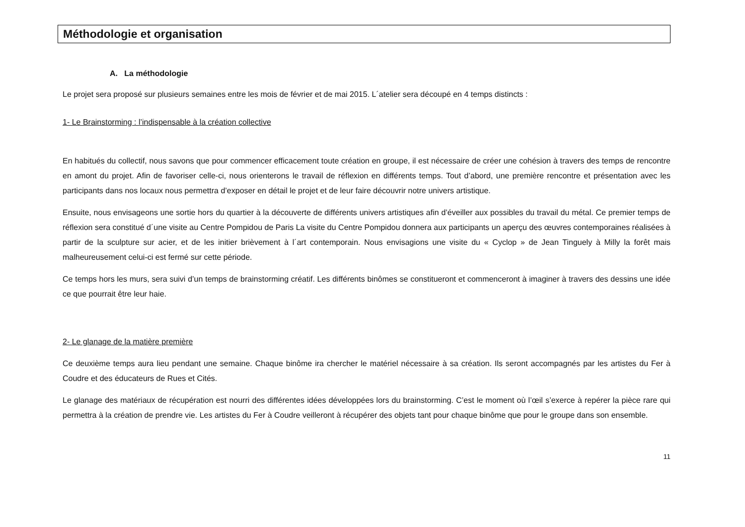Méthodologie et organisation
A. La méthodologie
Le projet sera proposé sur plusieurs semaines entre les mois de février et de mai 2015. L´atelier sera découpé en 4 temps distincts :
1- Le Brainstorming : l’indispensable à la création collective
En habitués du collectif, nous savons que pour commencer efficacement toute création en groupe, il est nécessaire de créer une cohésion à travers des temps de rencontre en amont du projet. Afin de favoriser celle-ci, nous orienterons le travail de réflexion en différents temps. Tout d’abord, une première rencontre et présentation avec les participants dans nos locaux nous permettra d’exposer en détail le projet et de leur faire découvrir notre univers artistique.
Ensuite, nous envisageons une sortie hors du quartier à la découverte de différents univers artistiques afin d’éveiller aux possibles du travail du métal. Ce premier temps de réflexion sera constitué d´une visite au Centre Pompidou de Paris La visite du Centre Pompidou donnera aux participants un aperçu des œuvres contemporaines réalisées à partir de la sculpture sur acier, et de les initier brièvement à l´art contemporain. Nous envisagions une visite du « Cyclop » de Jean Tinguely à Milly la forêt mais malheureusement celui-ci est fermé sur cette période.
Ce temps hors les murs, sera suivi d’un temps de brainstorming créatif. Les différents binômes se constitueront et commenceront à imaginer à travers des dessins une idée ce que pourrait être leur haie.
2- Le glanage de la matière première
Ce deuxième temps aura lieu pendant une semaine. Chaque binôme ira chercher le matériel nécessaire à sa création. Ils seront accompagnés par les artistes du Fer à Coudre et des éducateurs de Rues et Cités.
Le glanage des matériaux de récupération est nourri des différentes idées développées lors du brainstorming. C’est le moment où l’œil s’exerce à repérer la pièce rare qui permettra à la création de prendre vie. Les artistes du Fer à Coudre veilleront à récupérer des objets tant pour chaque binôme que pour le groupe dans son ensemble.
11